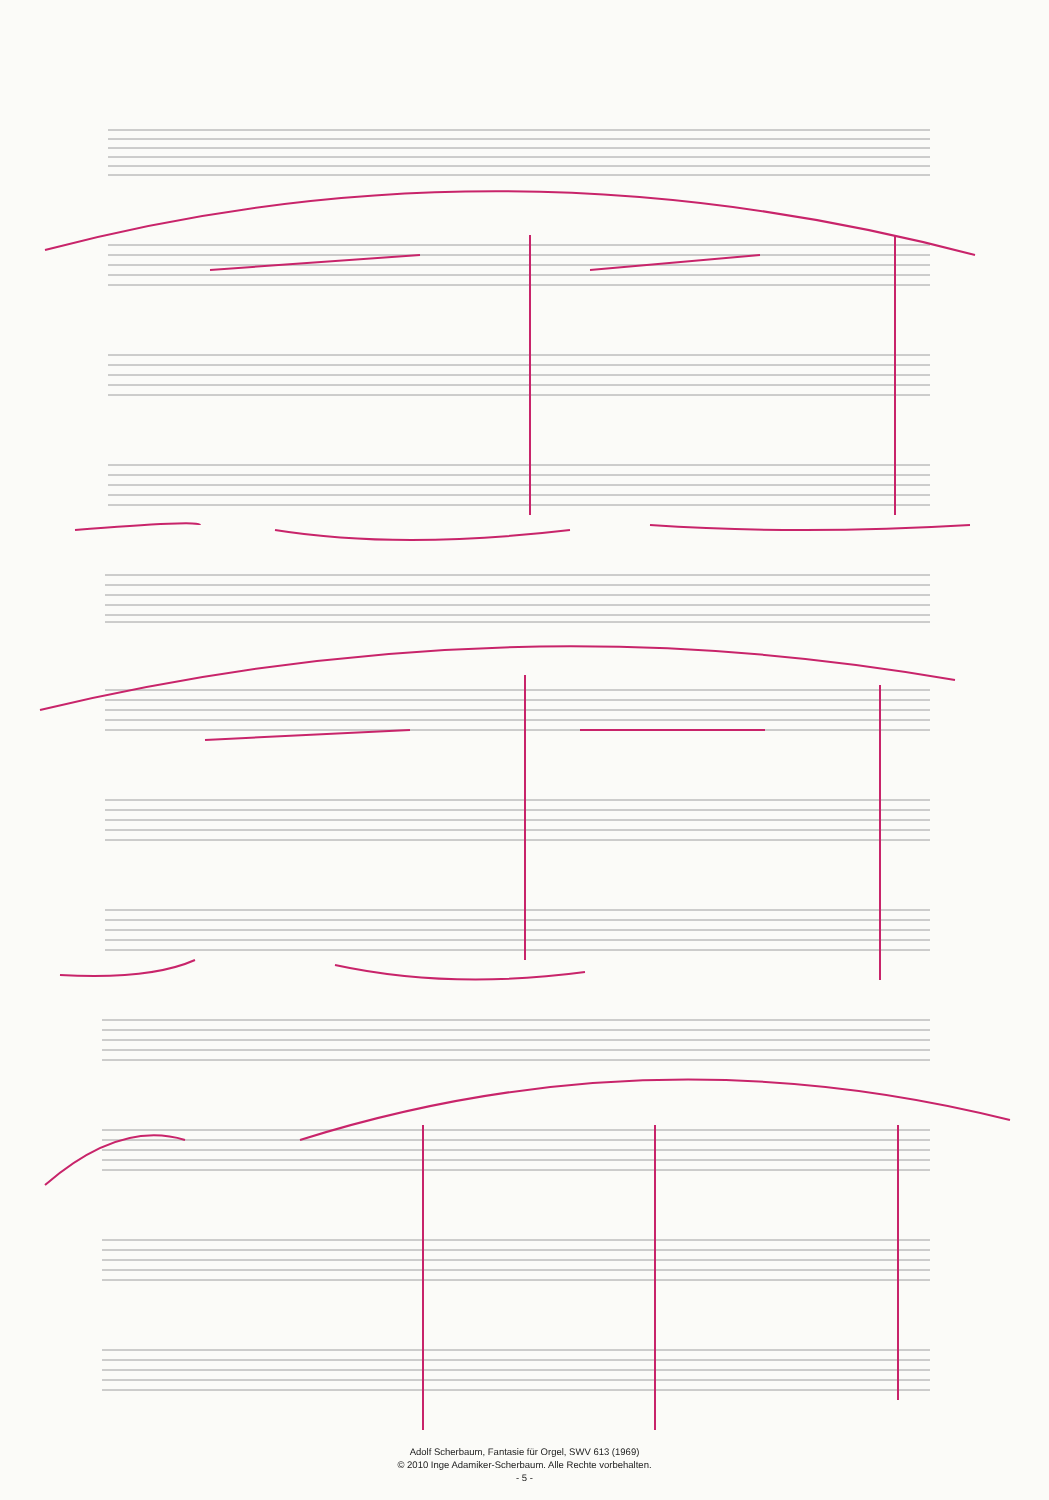Adolf Scherbaum, Fantasie für Orgel, SWV 613 (1969)
© 2010 Inge Adamiker-Scherbaum. Alle Rechte vorbehalten.
- 5 -